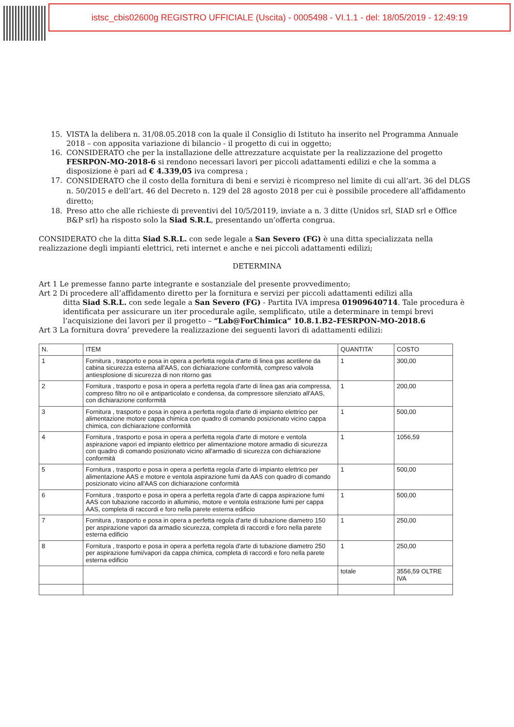istsc_cbis02600g REGISTRO UFFICIALE (Uscita) - 0005498 - VI.1.1 - del: 18/05/2019 - 12:49:19
15. VISTA la delibera n. 31/08.05.2018 con la quale il Consiglio di Istituto ha inserito nel Programma Annuale 2018 – con apposita variazione di bilancio - il progetto di cui in oggetto;
16. CONSIDERATO che per la installazione delle attrezzature acquistate per la realizzazione del progetto FESRPON-MO-2018-6 si rendono necessari lavori per piccoli adattamenti edilizi e che la somma a disposizione è pari ad € 4.339,05 iva compresa ;
17.
CONSIDERATO che il costo della fornitura di beni e servizi è ricompreso nel limite di cui all’art. 36 del DLGS n. 50/2015 e dell’art. 46 del Decreto n. 129 del 28 agosto 2018 per cui è possibile procedere all’affidamento diretto;
18. Preso atto che alle richieste di preventivi del 10/5/20119, inviate a n. 3 ditte (Unidos srl, SIAD srl e Office B&P srl) ha risposto solo la Siad S.R.L, presentando un’offerta congrua.
CONSIDERATO che la ditta Siad S.R.L. con sede legale a San Severo (FG) è una ditta specializzata nella realizzazione degli impianti elettrici, reti internet e anche e nei piccoli adattamenti edilizi;
DETERMINA
Art 1 Le premesse fanno parte integrante e sostanziale del presente provvedimento;
Art 2 Di procedere all’affidamento diretto per la fornitura e servizi per piccoli adattamenti edilizi alla
ditta Siad S.R.L. con sede legale a San Severo (FG) - Partita IVA impresa 01909640714. Tale procedura è identificata per assicurare un iter procedurale agile, semplificato, utile a determinare in tempi brevi l’acquisizione dei lavori per il progetto – “Lab@ForChimica” 10.8.1.B2–FESRPON-MO-2018.6
Art 3 La fornitura dovra’ prevedere la realizzazione dei seguenti lavori di adattamenti edilizi:
| N. | ITEM | QUANTITA' | COSTO |
| --- | --- | --- | --- |
| 1 | Fornitura , trasporto e posa in opera a perfetta regola d'arte di linea gas acetilene da cabina sicurezza esterna all'AAS, con dichiarazione conformità, compreso valvola antiesplosione di sicurezza di non ritorno gas | 1 | 300,00 |
| 2 | Fornitura , trasporto e posa in opera a perfetta regola d'arte di linea gas aria compressa, compreso filtro no oil e antiparticolato e condensa, da compressore silenziato all'AAS, con dichiarazione conformità | 1 | 200,00 |
| 3 | Fornitura , trasporto e posa in opera a perfetta regola d'arte di impianto elettrico per alimentazione motore cappa chimica con quadro di comando posizionato vicino cappa chimica, con dichiarazione conformità | 1 | 500,00 |
| 4 | Fornitura , trasporto e posa in opera a perfetta regola d'arte di motore e ventola aspirazione vapori ed impianto elettrico per alimentazione motore armadio di sicurezza con quadro di comando posizionato vicino all'armadio di sicurezza con dichiarazione conformità | 1 | 1056,59 |
| 5 | Fornitura , trasporto e posa in opera a perfetta regola d'arte di impianto elettrico per alimentazione AAS e motore e ventola aspirazione fumi da AAS con quadro di comando posizionato vicino all'AAS con dichiarazione conformità | 1 | 500,00 |
| 6 | Fornitura , trasporto e posa in opera a perfetta regola d'arte di cappa aspirazione fumi AAS con tubazione raccordo in alluminio, motore e ventola estrazione fumi per cappa AAS, completa di raccordi e foro nella parete esterna edificio | 1 | 500,00 |
| 7 | Fornitura , trasporto e posa in opera a perfetta regola d'arte di tubazione diametro 150 per aspirazione vapori da armadio sicurezza, completa di raccordi e foro nella parete esterna edificio | 1 | 250,00 |
| 8 | Fornitura , trasporto e posa in opera a perfetta regola d'arte di tubazione diametro 250 per aspirazione fumi/vapori da cappa chimica, completa di raccordi e foro nella parete esterna edificio | 1 | 250,00 |
| | | totale | 3556,59 OLTRE IVA |